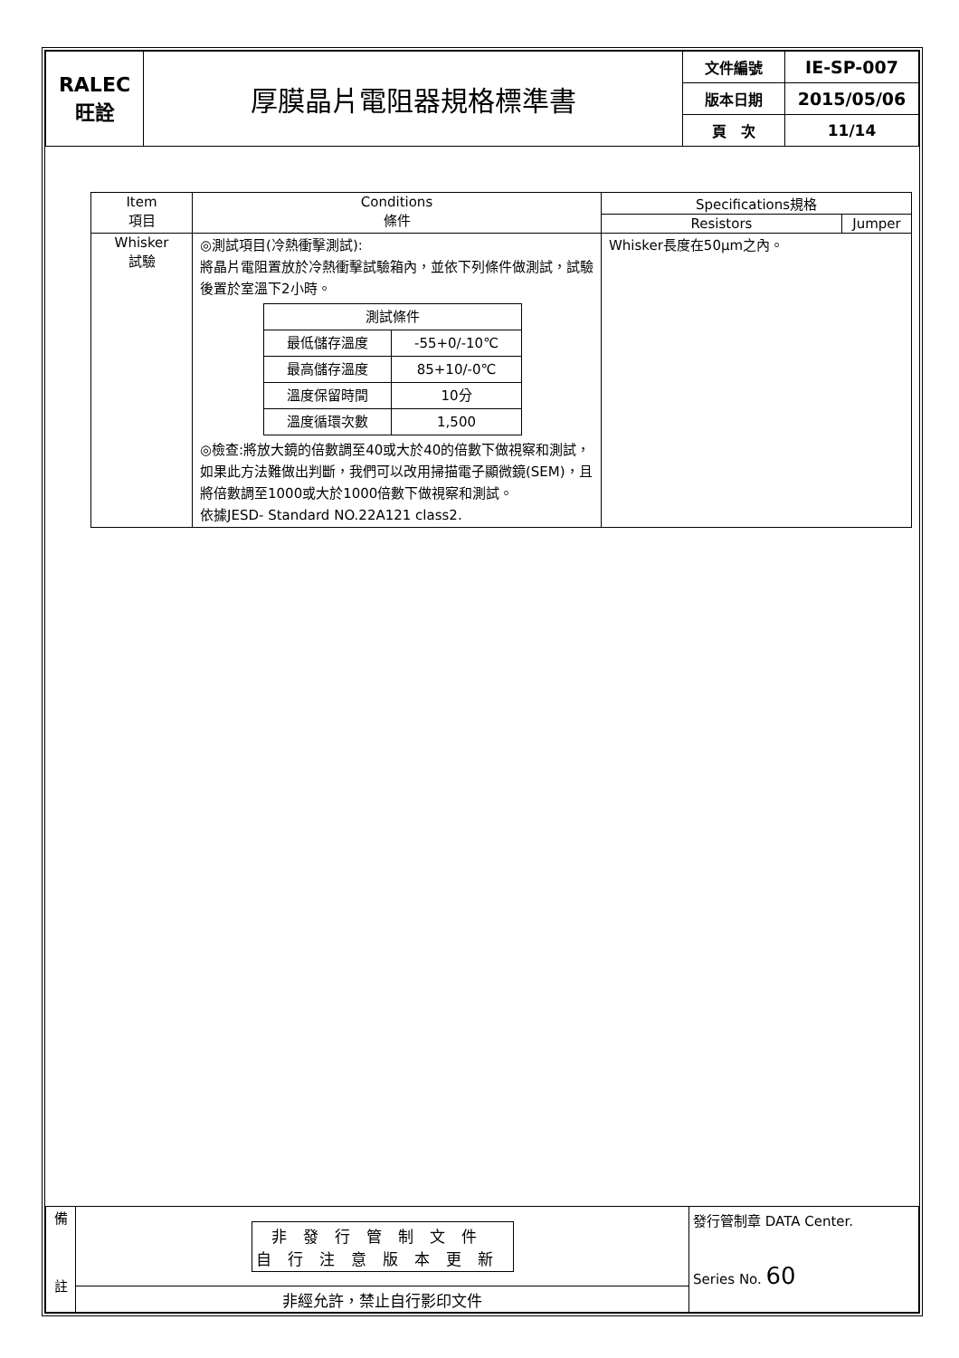| RALEC 旺詮 | 厚膜晶片電阻器規格標準書 | 文件編號 | IE-SP-007 |
| | | 版本日期 | 2015/05/06 |
| | | 頁 次 | 11/14 |
| Item 項目 | Conditions 條件 | Specifications規格 | |
| --- | --- | --- | --- |
| | | Resistors | Jumper |
| Whisker 試驗 | ◎測試項目(冷熱衝擊測試): 將晶片電阻置放於冷熱衝擊試驗箱內，並依下列條件做測試，試驗後置於室溫下2小時。 / 測試條件 / / / 最低儲存溫度 / -55+0/-10℃ / / 最高儲存溫度 / 85+10/-0℃ / / 溫度保留時間 / 10分 / / 溫度循環次數 / 1,500 / ◎檢查:將放大鏡的倍數調至40或大於40的倍數下做視察和測試，如果此方法難做出判斷，我們可以改用掃描電子顯微鏡(SEM)，且將倍數調至1000或大於1000倍數下做視察和測試。 依據JESD- Standard NO.22A121 class2. | Whisker長度在50μm之內。 | |
| 備 註 | 非發行管制文件 自行注意版本更新 | 發行管制章 DATA Center. Series No. 60 |
| | 非經允許，禁止自行影印文件 | |